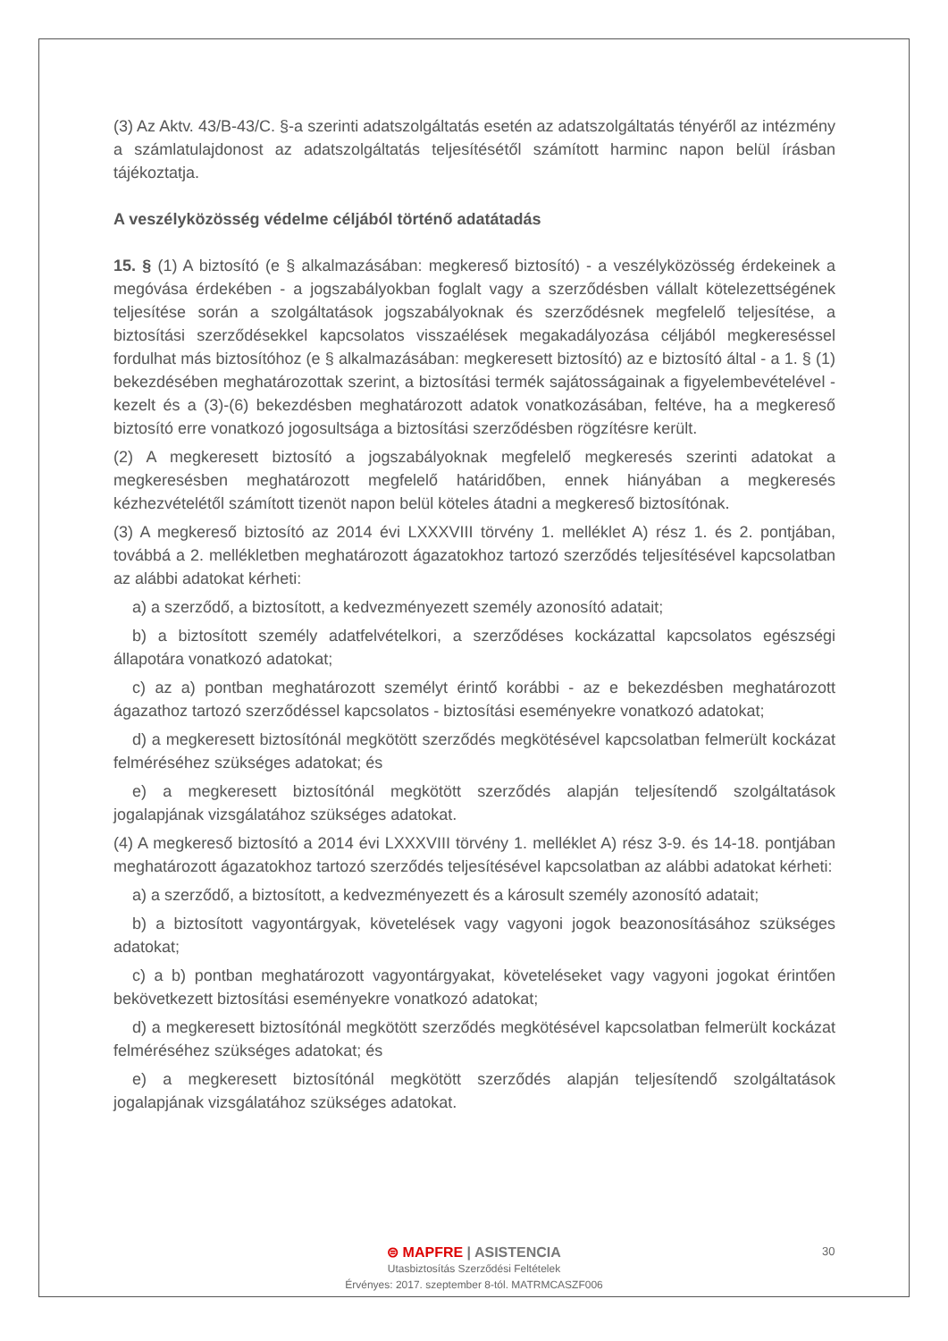(3) Az Aktv. 43/B-43/C. §-a szerinti adatszolgáltatás esetén az adatszolgáltatás tényéről az intézmény a számlatulajdonost az adatszolgáltatás teljesítésétől számított harminc napon belül írásban tájékoztatja.
A veszélyközösség védelme céljából történő adatátadás
15. § (1) A biztosító (e § alkalmazásában: megkereső biztosító) - a veszélyközösség érdekeinek a megóvása érdekében - a jogszabályokban foglalt vagy a szerződésben vállalt kötelezettségének teljesítése során a szolgáltatások jogszabályoknak és szerződésnek megfelelő teljesítése, a biztosítási szerződésekkel kapcsolatos visszaélések megakadályozása céljából megkereséssel fordulhat más biztosítóhoz (e § alkalmazásában: megkeresett biztosító) az e biztosító által - a 1. § (1) bekezdésében meghatározottak szerint, a biztosítási termék sajátosságainak a figyelembevételével - kezelt és a (3)-(6) bekezdésben meghatározott adatok vonatkozásában, feltéve, ha a megkereső biztosító erre vonatkozó jogosultsága a biztosítási szerződésben rögzítésre került.
(2) A megkeresett biztosító a jogszabályoknak megfelelő megkeresés szerinti adatokat a megkeresésben meghatározott megfelelő határidőben, ennek hiányában a megkeresés kézhezvételétől számított tizenöt napon belül köteles átadni a megkereső biztosítónak.
(3) A megkereső biztosító az 2014 évi LXXXVIII törvény 1. melléklet A) rész 1. és 2. pontjában, továbbá a 2. mellékletben meghatározott ágazatokhoz tartozó szerződés teljesítésével kapcsolatban az alábbi adatokat kérheti:
a) a szerződő, a biztosított, a kedvezményezett személy azonosító adatait;
b) a biztosított személy adatfelvételkori, a szerződéses kockázattal kapcsolatos egészségi állapotára vonatkozó adatokat;
c) az a) pontban meghatározott személyt érintő korábbi - az e bekezdésben meghatározott ágazathoz tartozó szerződéssel kapcsolatos - biztosítási eseményekre vonatkozó adatokat;
d) a megkeresett biztosítónál megkötött szerződés megkötésével kapcsolatban felmerült kockázat felméréséhez szükséges adatokat; és
e) a megkeresett biztosítónál megkötött szerződés alapján teljesítendő szolgáltatások jogalapjának vizsgálatához szükséges adatokat.
(4) A megkereső biztosító a 2014 évi LXXXVIII törvény 1. melléklet A) rész 3-9. és 14-18. pontjában meghatározott ágazatokhoz tartozó szerződés teljesítésével kapcsolatban az alábbi adatokat kérheti:
a) a szerződő, a biztosított, a kedvezményezett és a károsult személy azonosító adatait;
b) a biztosított vagyontárgyak, követelések vagy vagyoni jogok beazonosításához szükséges adatokat;
c) a b) pontban meghatározott vagyontárgyakat, követeléseket vagy vagyoni jogokat érintően bekövetkezett biztosítási eseményekre vonatkozó adatokat;
d) a megkeresett biztosítónál megkötött szerződés megkötésével kapcsolatban felmerült kockázat felméréséhez szükséges adatokat; és
e) a megkeresett biztosítónál megkötött szerződés alapján teljesítendő szolgáltatások jogalapjának vizsgálatához szükséges adatokat.
⊜ MAPFRE | ASISTENCIA
Utasbiztosítás Szerződési Feltételek
Érvényes: 2017. szeptember 8-tól. MATRMCASZF006
30